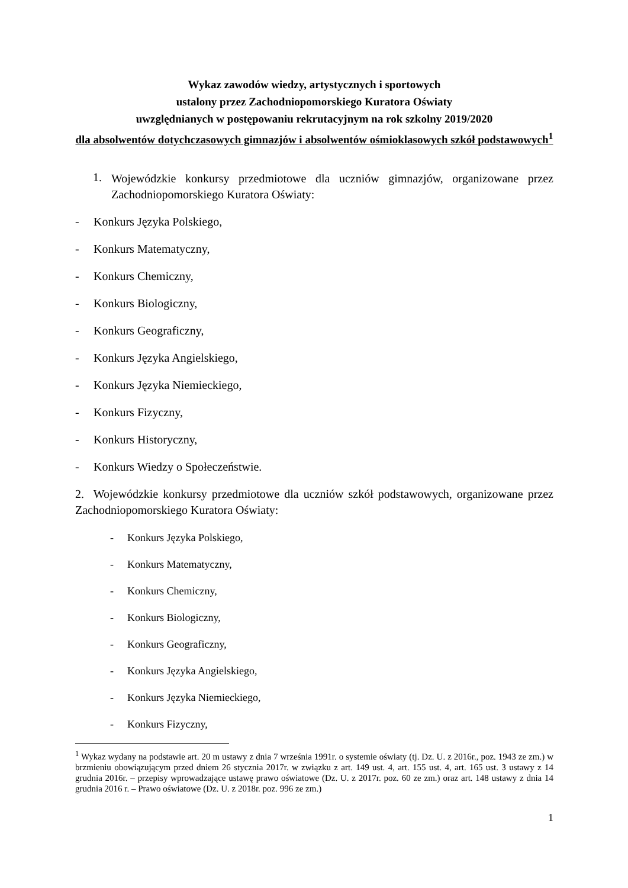Wykaz zawodów wiedzy, artystycznych i sportowych
ustalony przez Zachodniopomorskiego Kuratora Oświaty
uwzględnianych w postępowaniu rekrutacyjnym na rok szkolny 2019/2020
dla absolwentów dotychczasowych gimnazjów i absolwentów ośmioklasowych szkół podstawowych<sup>1</sup>
1.
Wojewódzkie konkursy przedmiotowe dla uczniów gimnazjów, organizowane przez Zachodniopomorskiego Kuratora Oświaty:
- Konkurs Języka Polskiego,
- Konkurs Matematyczny,
- Konkurs Chemiczny,
- Konkurs Biologiczny,
- Konkurs Geograficzny,
- Konkurs Języka Angielskiego,
- Konkurs Języka Niemieckiego,
- Konkurs Fizyczny,
- Konkurs Historyczny,
- Konkurs Wiedzy o Społeczeństwie.
2. Wojewódzkie konkursy przedmiotowe dla uczniów szkół podstawowych, organizowane przez Zachodniopomorskiego Kuratora Oświaty:
- Konkurs Języka Polskiego,
- Konkurs Matematyczny,
- Konkurs Chemiczny,
- Konkurs Biologiczny,
- Konkurs Geograficzny,
- Konkurs Języka Angielskiego,
- Konkurs Języka Niemieckiego,
- Konkurs Fizyczny,
<sup>1</sup> Wykaz wydany na podstawie art. 20 m ustawy z dnia 7 września 1991r. o systemie oświaty (tj. Dz. U. z 2016r., poz. 1943 ze zm.) w brzmieniu obowiązującym przed dniem 26 stycznia 2017r. w związku z art. 149 ust. 4, art. 155 ust. 4, art. 165 ust. 3 ustawy z 14 grudnia 2016r. – przepisy wprowadzające ustawę prawo oświatowe (Dz. U. z 2017r. poz. 60 ze zm.) oraz art. 148 ustawy z dnia 14 grudnia 2016 r. – Prawo oświatowe (Dz. U. z 2018r. poz. 996 ze zm.)
1